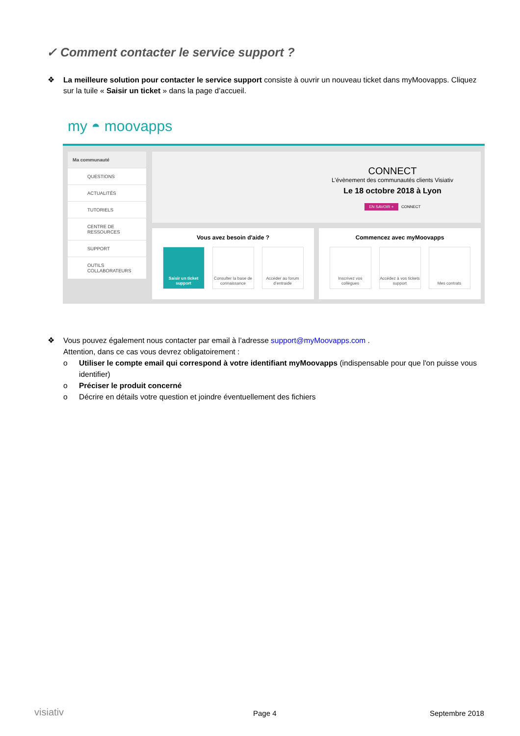✓ Comment contacter le service support ?
❖
La meilleure solution pour contacter le service support consiste à ouvrir un nouveau ticket dans myMoovapps. Cliquez sur la tuile « Saisir un ticket » dans la page d’accueil.
my ◓ moovapps
Ma communauté
QUESTIONS
ACTUALITÉS
TUTORIELS
CENTRE DE RESSOURCES
SUPPORT
OUTILS COLLABORATEURS
CONNECT
L’évènement des communautés clients Visiativ
Le 18 octobre 2018 à Lyon
EN SAVOIR + CONNECT
Vous avez besoin d'aide ?
Saisir un ticket support
Consulter la base de connaissance
Accéder au forum d’entraide
Commencez avec myMoovapps
Inscrivez vos collègues
Accédez à vos tickets support
Mes contrats
❖
Vous pouvez également nous contacter par email à l’adresse support@myMoovapps.com .
Attention, dans ce cas vous devrez obligatoirement :
o Utiliser le compte email qui correspond à votre identifiant myMoovapps (indispensable pour que l'on puisse vous identifier)
o Préciser le produit concerné
o Décrire en détails votre question et joindre éventuellement des fichiers
visiativ Page 4 Septembre 2018